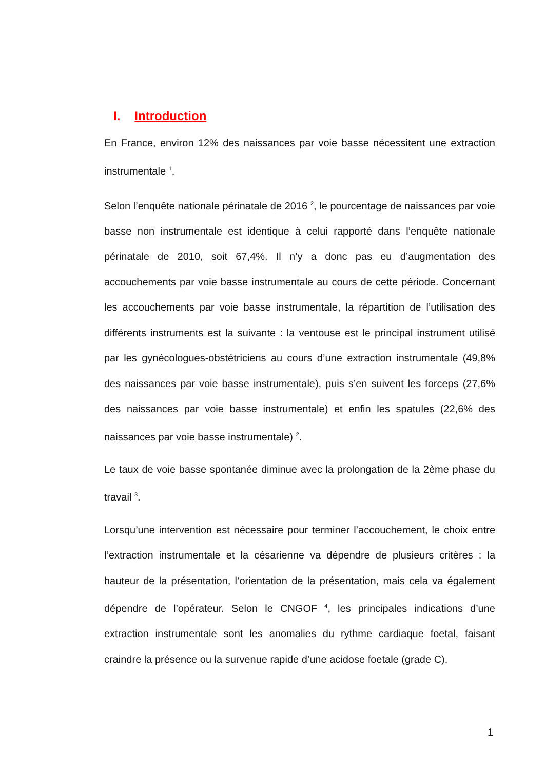I. Introduction
En France, environ 12% des naissances par voie basse nécessitent une extraction instrumentale <sup>1</sup>.
Selon l’enquête nationale périnatale de 2016 <sup>2</sup>, le pourcentage de naissances par voie basse non instrumentale est identique à celui rapporté dans l’enquête nationale périnatale de 2010, soit 67,4%. Il n’y a donc pas eu d’augmentation des accouchements par voie basse instrumentale au cours de cette période. Concernant les accouchements par voie basse instrumentale, la répartition de l’utilisation des différents instruments est la suivante : la ventouse est le principal instrument utilisé par les gynécologues-obstétriciens au cours d’une extraction instrumentale (49,8% des naissances par voie basse instrumentale), puis s’en suivent les forceps (27,6% des naissances par voie basse instrumentale) et enfin les spatules (22,6% des naissances par voie basse instrumentale) <sup>2</sup>.
Le taux de voie basse spontanée diminue avec la prolongation de la 2ème phase du travail <sup>3</sup>.
Lorsqu’une intervention est nécessaire pour terminer l’accouchement, le choix entre l’extraction instrumentale et la césarienne va dépendre de plusieurs critères : la hauteur de la présentation, l’orientation de la présentation, mais cela va également dépendre de l’opérateur. Selon le CNGOF <sup>4</sup>, les principales indications d’une extraction instrumentale sont les anomalies du rythme cardiaque foetal, faisant craindre la présence ou la survenue rapide d’une acidose foetale (grade C).
1